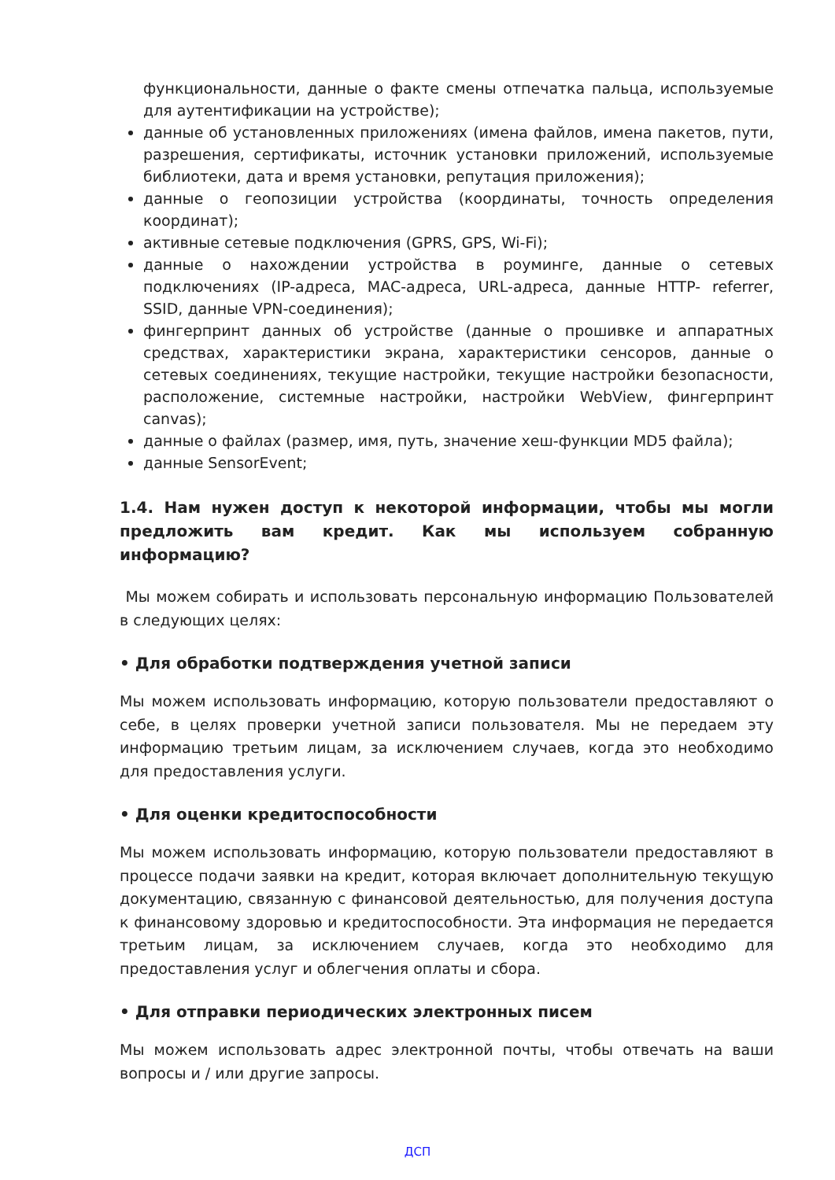функциональности, данные о факте смены отпечатка пальца, используемые для аутентификации на устройстве);
данные об установленных приложениях (имена файлов, имена пакетов, пути, разрешения, сертификаты, источник установки приложений, используемые библиотеки, дата и время установки, репутация приложения);
данные о геопозиции устройства (координаты, точность определения координат);
активные сетевые подключения (GPRS, GPS, Wi-Fi);
данные о нахождении устройства в роуминге, данные о сетевых подключениях (IP-адреса, MAC-адреса, URL-адреса, данные HTTP- referrer, SSID, данные VPN-соединения);
фингерпринт данных об устройстве (данные о прошивке и аппаратных средствах, характеристики экрана, характеристики сенсоров, данные о сетевых соединениях, текущие настройки, текущие настройки безопасности, расположение, системные настройки, настройки WebView, фингерпринт canvas);
данные о файлах (размер, имя, путь, значение хеш-функции MD5 файла);
данные SensorEvent;
1.4. Нам нужен доступ к некоторой информации, чтобы мы могли предложить вам кредит. Как мы используем собранную информацию?
Мы можем собирать и использовать персональную информацию Пользователей в следующих целях:
• Для обработки подтверждения учетной записи
Мы можем использовать информацию, которую пользователи предоставляют о себе, в целях проверки учетной записи пользователя. Мы не передаем эту информацию третьим лицам, за исключением случаев, когда это необходимо для предоставления услуги.
• Для оценки кредитоспособности
Мы можем использовать информацию, которую пользователи предоставляют в процессе подачи заявки на кредит, которая включает дополнительную текущую документацию, связанную с финансовой деятельностью, для получения доступа к финансовому здоровью и кредитоспособности. Эта информация не передается третьим лицам, за исключением случаев, когда это необходимо для предоставления услуг и облегчения оплаты и сбора.
• Для отправки периодических электронных писем
Мы можем использовать адрес электронной почты, чтобы отвечать на ваши вопросы и / или другие запросы.
ДСП